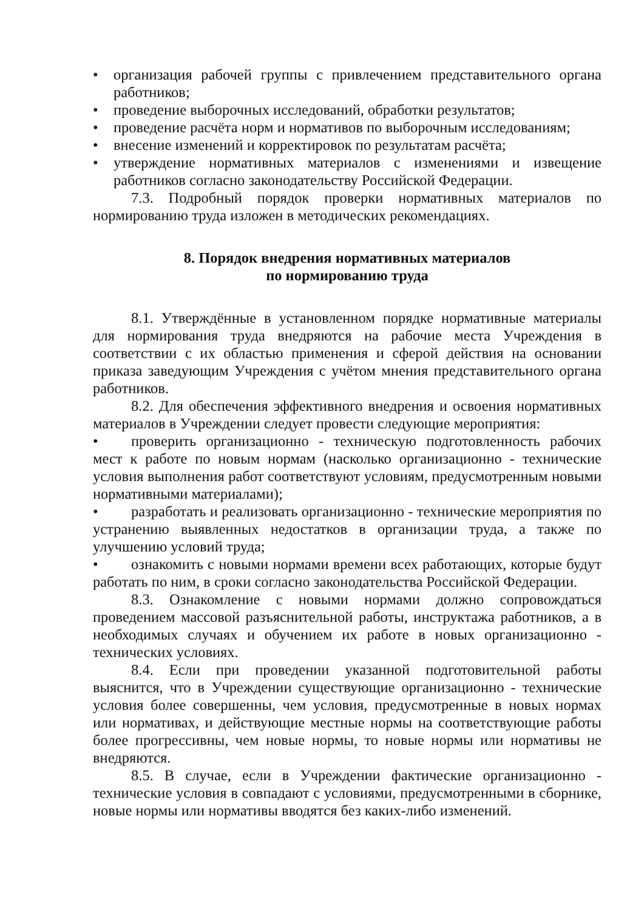• организация рабочей группы с привлечением представительного органа работников;
• проведение выборочных исследований, обработки результатов;
• проведение расчёта норм и нормативов по выборочным исследованиям;
• внесение изменений и корректировок по результатам расчёта;
• утверждение нормативных материалов с изменениями и извещение работников согласно законодательству Российской Федерации.
7.3. Подробный порядок проверки нормативных материалов по нормированию труда изложен в методических рекомендациях.
8. Порядок внедрения нормативных материалов
по нормированию труда
8.1. Утверждённые в установленном порядке нормативные материалы для нормирования труда внедряются на рабочие места Учреждения в соответствии с их областью применения и сферой действия на основании приказа заведующим Учреждения с учётом мнения представительного органа работников.
8.2. Для обеспечения эффективного внедрения и освоения нормативных материалов в Учреждении следует провести следующие мероприятия:
• проверить организационно - техническую подготовленность рабочих мест к работе по новым нормам (насколько организационно - технические условия выполнения работ соответствуют условиям, предусмотренным новыми нормативными материалами);
• разработать и реализовать организационно - технические мероприятия по устранению выявленных недостатков в организации труда, а также по улучшению условий труда;
• ознакомить с новыми нормами времени всех работающих, которые будут работать по ним, в сроки согласно законодательства Российской Федерации.
8.3. Ознакомление с новыми нормами должно сопровождаться проведением массовой разъяснительной работы, инструктажа работников, а в необходимых случаях и обучением их работе в новых организационно - технических условиях.
8.4. Если при проведении указанной подготовительной работы выяснится, что в Учреждении существующие организационно - технические условия более совершенны, чем условия, предусмотренные в новых нормах или нормативах, и действующие местные нормы на соответствующие работы более прогрессивны, чем новые нормы, то новые нормы или нормативы не внедряются.
8.5. В случае, если в Учреждении фактические организационно - технические условия в совпадают с условиями, предусмотренными в сборнике, новые нормы или нормативы вводятся без каких-либо изменений.